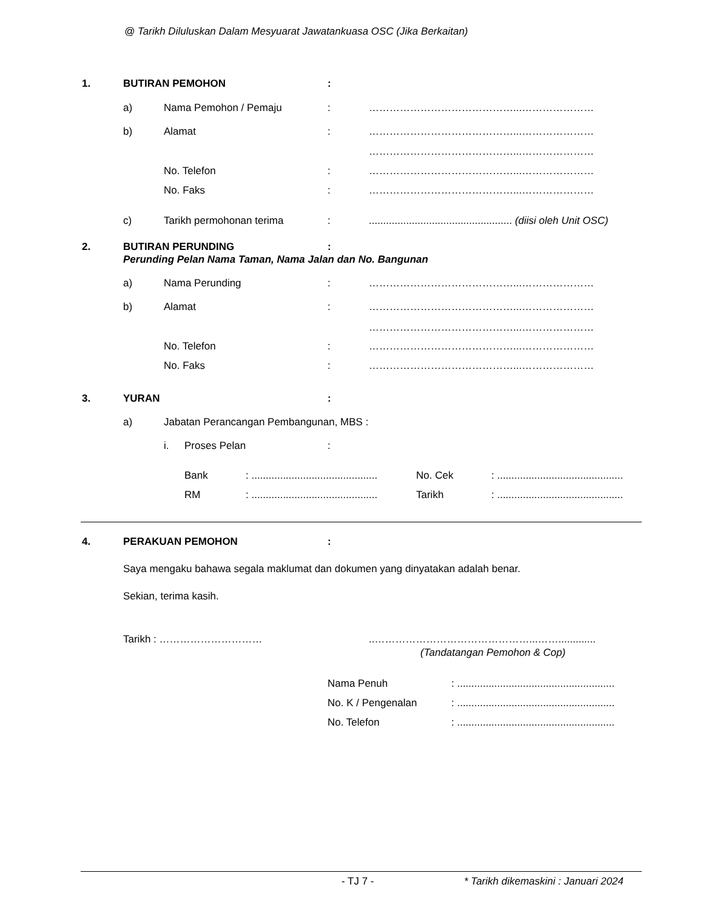@ Tarikh Diluluskan Dalam Mesyuarat Jawatankuasa OSC (Jika Berkaitan)
1. BUTIRAN PEMOHON:
a) Nama Pemohon / Pemaju: ……………………………………...…………………
b) Alamat: ……………………………………...…………………
……………………………………...…………………
No. Telefon: ……………………………………...…………………
No. Faks: ……………………………………...…………………
c) Tarikh permohonan terima:.................................................. (diisi oleh Unit OSC)
2. BUTIRAN PERUNDING:
Perunding Pelan Nama Taman, Nama Jalan dan No. Bangunan
a) Nama Perunding: ……………………………………...…………………
b) Alamat: ……………………………………...…………………
……………………………………...…………………
No. Telefon: ……………………………………...…………………
No. Faks: ……………………………………...…………………
3. YURAN:
a) Jabatan Perancangan Pembangunan, MBS :
i. Proses Pelan:
Bank: ............................................ No. Cek: ............................................
RM: ............................................ Tarikh: ............................................
4. PERAKUAN PEMOHON:
Saya mengaku bahawa segala maklumat dan dokumen yang dinyatakan adalah benar.
Sekian, terima kasih.
Tarikh : …………………………..………………………………………...…….............
(Tandatangan Pemohon & Cop)
Nama Penuh: .......................................................
No. K / Pengenalan: .......................................................
No. Telefon: .......................................................
- TJ 7 - * Tarikh dikemaskini : Januari 2024